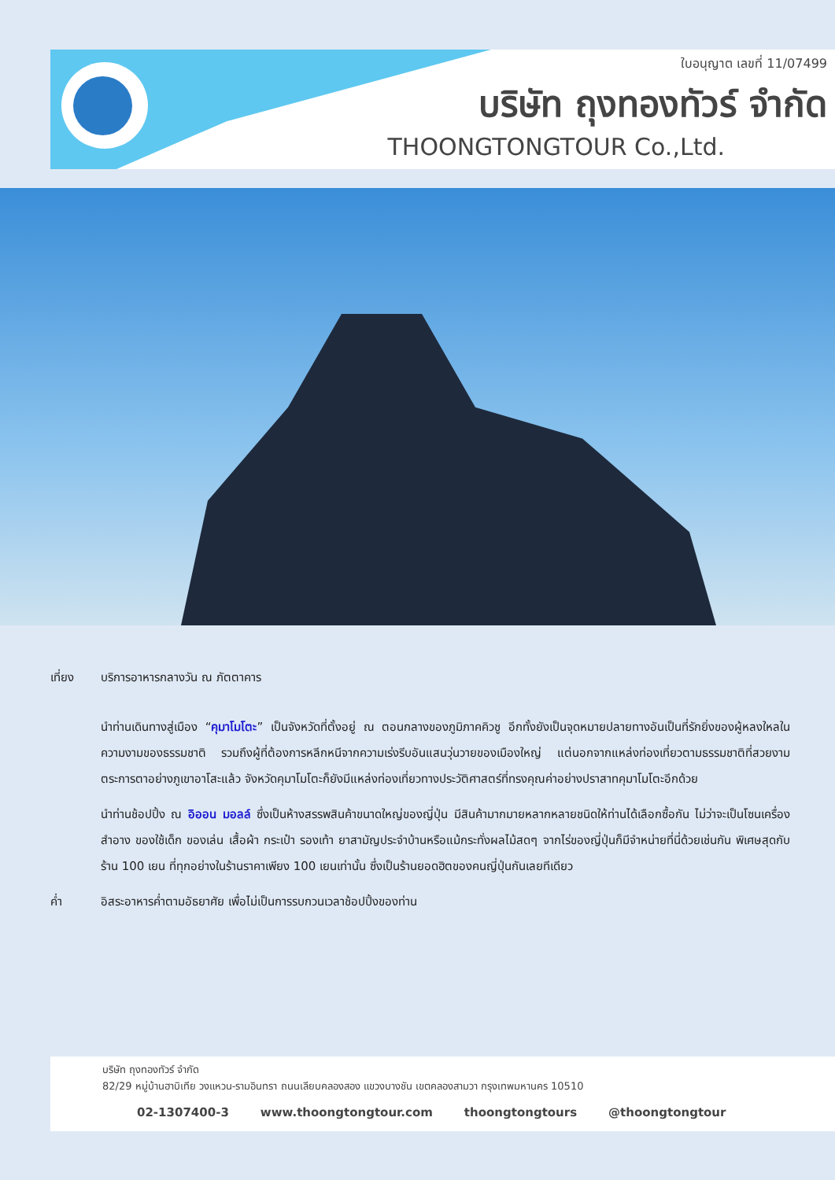ใบอนุญาต เลขที่ 11/07499
บริษัท ถุงทองทัวร์ จำกัด
THOONGTONGTOUR Co.,Ltd.
เที่ยง บริการอาหารกลางวัน ณ ภัตตาคาร
นำท่านเดินทางสู่เมือง “คุมาโมโตะ” เป็นจังหวัดที่ตั้งอยู่ ณ ตอนกลางของภูมิภาคคิวชู อีกทั้งยังเป็นจุดหมายปลายทางอันเป็นที่รักยิ่งของผู้หลงใหลในความงามของธรรมชาติ รวมถึงผู้ที่ต้องการหลีกหนีจากความเร่งรีบอันแสนวุ่นวายของเมืองใหญ่ แต่นอกจากแหล่งท่องเที่ยวตามธรรมชาติที่สวยงามตระการตาอย่างภูเขาอาโสะแล้ว จังหวัดคุมาโมโตะก็ยังมีแหล่งท่องเที่ยวทางประวัติศาสตร์ที่ทรงคุณค่าอย่างปราสาทคุมาโมโตะอีกด้วย
นำท่านช้อปปิ้ง ณ อิออน มอลล์ ซึ่งเป็นห้างสรรพสินค้าขนาดใหญ่ของญี่ปุ่น มีสินค้ามากมายหลากหลายชนิดให้ท่านได้เลือกซื้อกัน ไม่ว่าจะเป็นโซนเครื่องสำอาง ของใช้เด็ก ของเล่น เสื้อผ้า กระเป๋า รองเท้า ยาสามัญประจำบ้านหรือแม้กระทั่งผลไม้สดๆ จากไร่ของญี่ปุ่นก็มีจำหน่ายที่นี่ด้วยเช่นกัน พิเศษสุดกับร้าน 100 เยน ที่ทุกอย่างในร้านราคาเพียง 100 เยนเท่านั้น ซึ่งเป็นร้านยอดฮิตของคนญี่ปุ่นกันเลยทีเดียว
ค่ำ อิสระอาหารค่ำตามอัธยาศัย เพื่อไม่เป็นการรบกวนเวลาช้อปปิ้งของท่าน
บริษัท ถุงทองทัวร์ จำกัด
82/29 หมู่บ้านฮาบิเทีย วงแหวน-รามอินทรา ถนนเลียบคลองสอง แขวงบางชัน เขตคลองสามวา กรุงเทพมหานคร 10510
02-1307400-3 www.thoongtongtour.com thoongtongtours @thoongtongtour